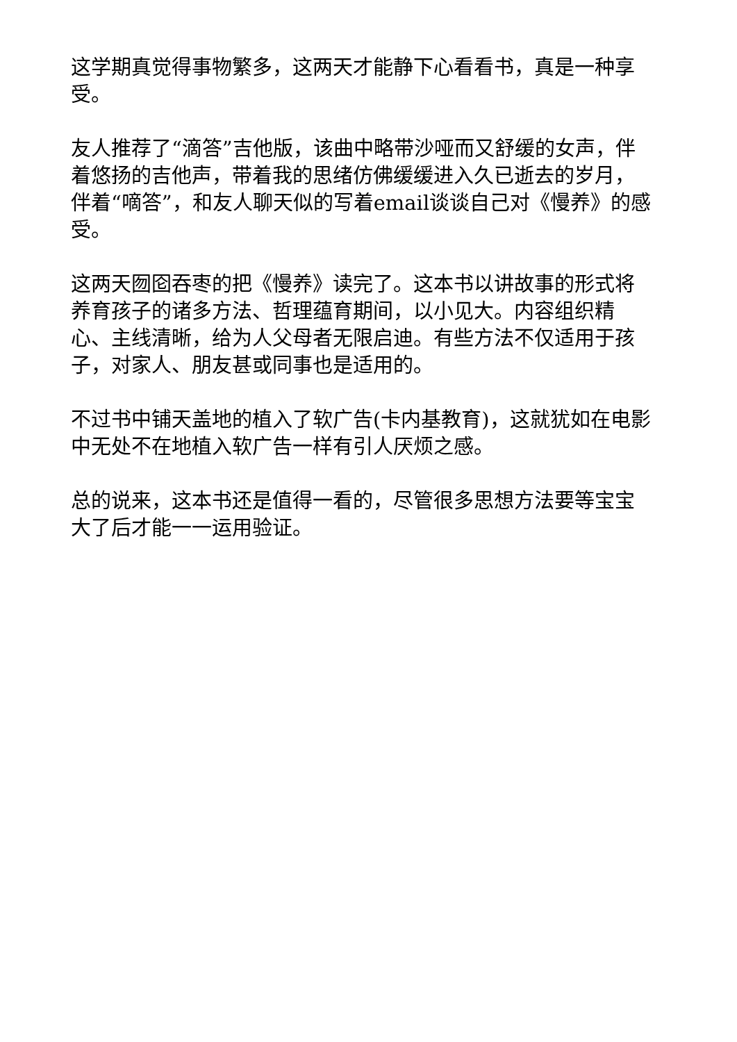这学期真觉得事物繁多，这两天才能静下心看看书，真是一种享受。
友人推荐了“滴答”吉他版，该曲中略带沙哑而又舒缓的女声，伴着悠扬的吉他声，带着我的思绪仿佛缓缓进入久已逝去的岁月，伴着“嘀答”，和友人聊天似的写着email谈谈自己对《慢养》的感受。
这两天囫囵吞枣的把《慢养》读完了。这本书以讲故事的形式将养育孩子的诸多方法、哲理蕴育期间，以小见大。内容组织精心、主线清晰，给为人父母者无限启迪。有些方法不仅适用于孩子，对家人、朋友甚或同事也是适用的。
不过书中铺天盖地的植入了软广告(卡内基教育)，这就犹如在电影中无处不在地植入软广告一样有引人厌烦之感。
总的说来，这本书还是值得一看的，尽管很多思想方法要等宝宝大了后才能一一运用验证。